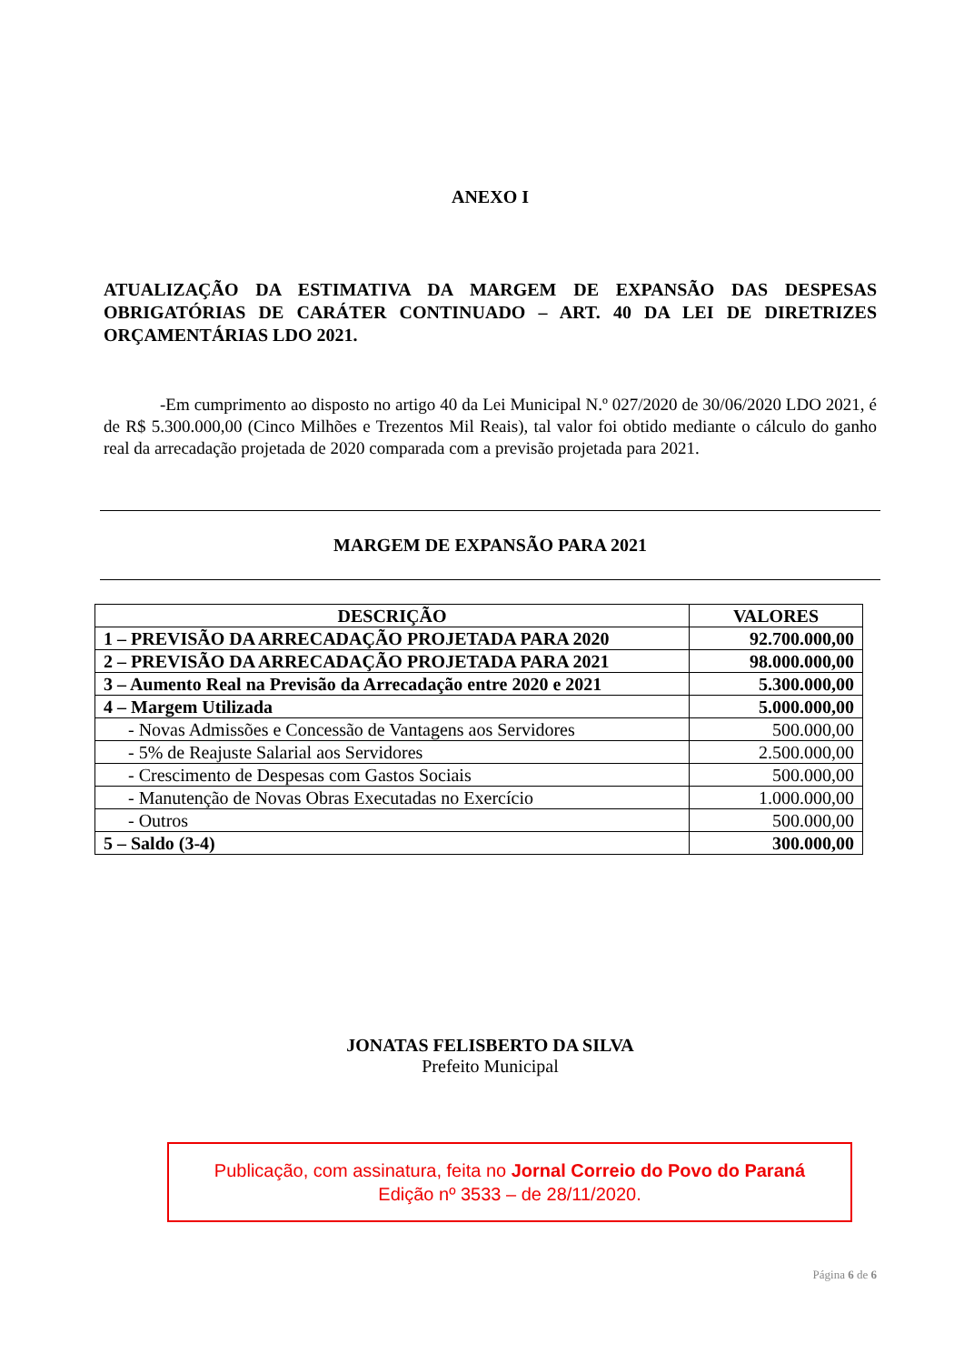ANEXO I
ATUALIZAÇÃO DA ESTIMATIVA DA MARGEM DE EXPANSÃO DAS DESPESAS OBRIGATÓRIAS DE CARÁTER CONTINUADO – ART. 40 DA LEI DE DIRETRIZES ORÇAMENTÁRIAS LDO 2021.
-Em cumprimento ao disposto no artigo 40 da Lei Municipal N.º 027/2020 de 30/06/2020 LDO 2021, é de R$ 5.300.000,00 (Cinco Milhões e Trezentos Mil Reais), tal valor foi obtido mediante o cálculo do ganho real da arrecadação projetada de 2020 comparada com a previsão projetada para 2021.
MARGEM DE EXPANSÃO PARA 2021
| DESCRIÇÃO | VALORES |
| --- | --- |
| 1 – PREVISÃO DA ARRECADAÇÃO PROJETADA PARA 2020 | 92.700.000,00 |
| 2 – PREVISÃO DA ARRECADAÇÃO PROJETADA PARA 2021 | 98.000.000,00 |
| 3 – Aumento Real na Previsão da Arrecadação entre 2020 e 2021 | 5.300.000,00 |
| 4 – Margem Utilizada | 5.000.000,00 |
| - Novas Admissões e Concessão de Vantagens aos Servidores | 500.000,00 |
| - 5% de Reajuste Salarial aos Servidores | 2.500.000,00 |
| - Crescimento de Despesas com Gastos Sociais | 500.000,00 |
| - Manutenção de Novas Obras Executadas no Exercício | 1.000.000,00 |
| - Outros | 500.000,00 |
| 5 – Saldo (3-4) | 300.000,00 |
JONATAS FELISBERTO DA SILVA
Prefeito Municipal
Publicação, com assinatura, feita no Jornal Correio do Povo do Paraná
Edição nº 3533 – de 28/11/2020.
Página 6 de 6